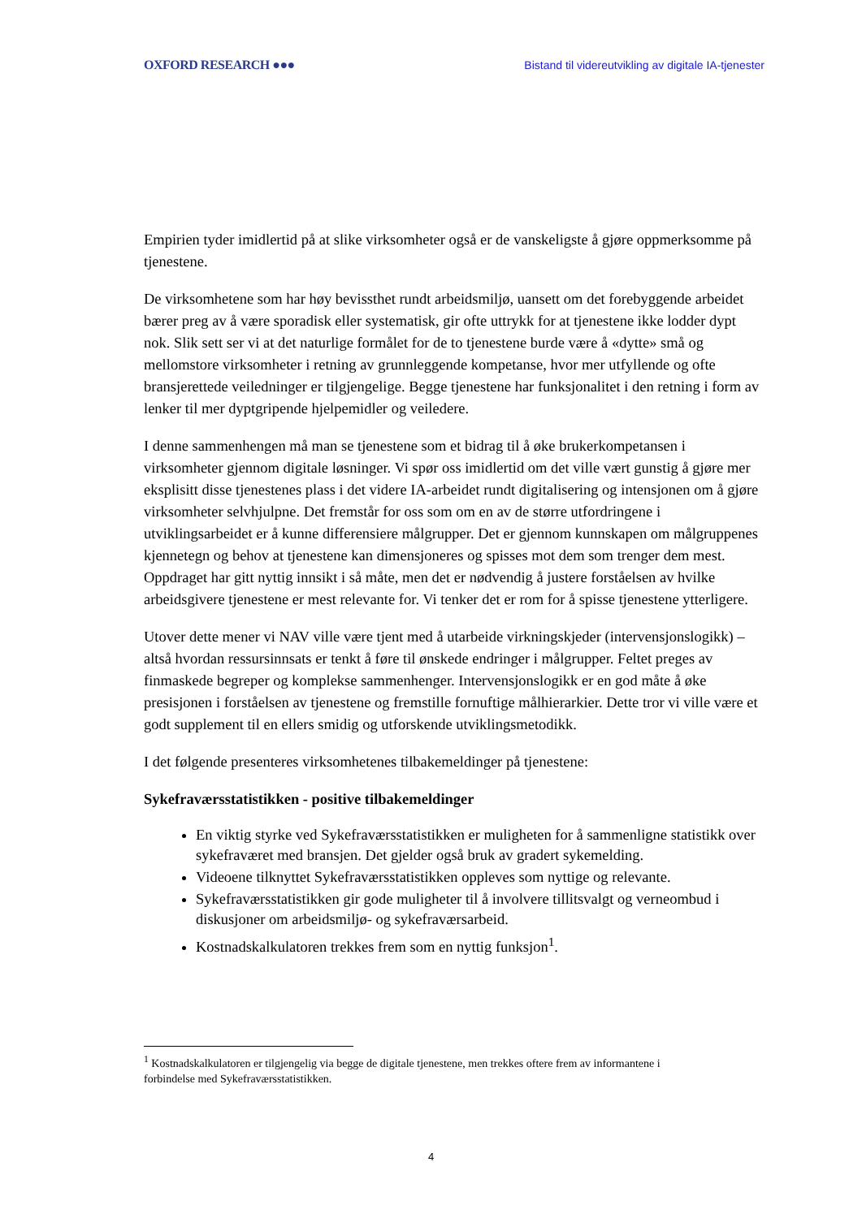OXFORD RESEARCH ●●● Bistand til videreutvikling av digitale IA-tjenester
Empirien tyder imidlertid på at slike virksomheter også er de vanskeligste å gjøre oppmerksomme på tjenestene.
De virksomhetene som har høy bevissthet rundt arbeidsmiljø, uansett om det forebyggende arbeidet bærer preg av å være sporadisk eller systematisk, gir ofte uttrykk for at tjenestene ikke lodder dypt nok. Slik sett ser vi at det naturlige formålet for de to tjenestene burde være å «dytte» små og mellomstore virksomheter i retning av grunnleggende kompetanse, hvor mer utfyllende og ofte bransjerettede veiledninger er tilgjengelige. Begge tjenestene har funksjonalitet i den retning i form av lenker til mer dyptgripende hjelpemidler og veiledere.
I denne sammenhengen må man se tjenestene som et bidrag til å øke brukerkompetansen i virksomheter gjennom digitale løsninger. Vi spør oss imidlertid om det ville vært gunstig å gjøre mer eksplisitt disse tjenestenes plass i det videre IA-arbeidet rundt digitalisering og intensjonen om å gjøre virksomheter selvhjulpne. Det fremstår for oss som om en av de større utfordringene i utviklingsarbeidet er å kunne differensiere målgrupper. Det er gjennom kunnskapen om målgruppenes kjennetegn og behov at tjenestene kan dimensjoneres og spisses mot dem som trenger dem mest. Oppdraget har gitt nyttig innsikt i så måte, men det er nødvendig å justere forståelsen av hvilke arbeidsgivere tjenestene er mest relevante for. Vi tenker det er rom for å spisse tjenestene ytterligere.
Utover dette mener vi NAV ville være tjent med å utarbeide virkningskjeder (intervensjonslogikk) – altså hvordan ressursinnsats er tenkt å føre til ønskede endringer i målgrupper. Feltet preges av finmaskede begreper og komplekse sammenhenger. Intervensjonslogikk er en god måte å øke presisjonen i forståelsen av tjenestene og fremstille fornuftige målhierarkier. Dette tror vi ville være et godt supplement til en ellers smidig og utforskende utviklingsmetodikk.
I det følgende presenteres virksomhetenes tilbakemeldinger på tjenestene:
Sykefraværsstatistikken - positive tilbakemeldinger
En viktig styrke ved Sykefraværsstatistikken er muligheten for å sammenligne statistikk over sykefraværet med bransjen. Det gjelder også bruk av gradert sykemelding.
Videoene tilknyttet Sykefraværsstatistikken oppleves som nyttige og relevante.
Sykefraværsstatistikken gir gode muligheter til å involvere tillitsvalgt og verneombud i diskusjoner om arbeidsmiljø- og sykefraværsarbeid.
Kostnadskalkulatoren trekkes frem som en nyttig funksjon<sup>1</sup>.
<sup>1</sup> Kostnadskalkulatoren er tilgjengelig via begge de digitale tjenestene, men trekkes oftere frem av informantene i forbindelse med Sykefraværsstatistikken.
4